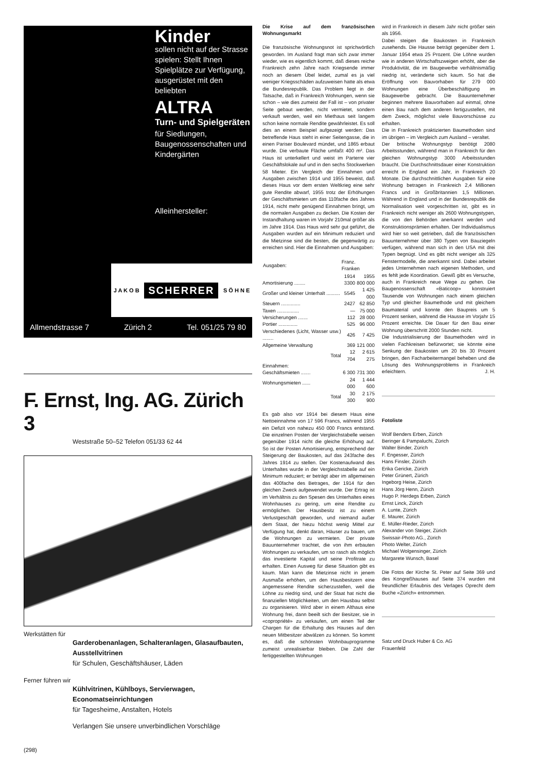Kinder
sollen nicht auf der Strasse spielen: Stellt Ihnen Spielplätze zur Verfügung, ausgerüstet mit den beliebten
ALTRA
Turn- und Spielgeräten
für Siedlungen, Baugenossenschaften und Kindergärten
Alleinhersteller:
J A K O B SCHERRER S Ö H N E
Allmendstrasse 7 Zürich 2 Tel. 051/25 79 80
F. Ernst, Ing. AG. Zürich 3
Weststraße 50–52 Telefon 051/33 62 44
Werkstätten für
Garderobenanlagen, Schalteranlagen, Glasaufbauten, Ausstellvitrinen
für Schulen, Geschäftshäuser, Läden
Ferner führen wir
Kühlvitrinen, Kühlboys, Servierwagen, Economatseinrichtungen
für Tagesheime, Anstalten, Hotels
Verlangen Sie unsere unverbindlichen Vorschläge
(298)
Die Krise auf dem französischen Wohnungsmarkt
Die französische Wohnungsnot ist sprichwörtlich geworden. Im Ausland fragt man sich zwar immer wieder, wie es eigentlich kommt, daß dieses reiche Frankreich zehn Jahre nach Kriegsende immer noch an diesem Übel leidet, zumal es ja viel weniger Kriegsschäden aufzuweisen hatte als etwa die Bundesrepublik. Das Problem liegt in der Tatsache, daß in Frankreich Wohnungen, wenn sie schon – wie dies zumeist der Fall ist – von privater Seite gebaut werden, nicht vermietet, sondern verkauft werden, weil ein Miethaus seit langem schon keine normale Rendite gewährleistet. Es soll dies an einem Beispiel aufgezeigt werden: Das betreffende Haus steht in einer Seitengasse, die in einen Pariser Boulevard mündet, und 1865 erbaut wurde. Die verbaute Fläche umfaßt 400 m². Das Haus ist unterkellert und weist im Parterre vier Geschäftslokale auf und in den sechs Stockwerken 58 Mieter. Ein Vergleich der Einnahmen und Ausgaben zwischen 1914 und 1955 beweist, daß dieses Haus vor dem ersten Weltkrieg eine sehr gute Rendite abwarf, 1955 trotz der Erhöhungen der Geschäftsmieten um das 110fache des Jahres 1914, nicht mehr genügend Einnahmen bringt, um die normalen Ausgaben zu decken. Die Kosten der Instandhaltung waren im Vorjahr 210mal größer als im Jahre 1914. Das Haus wird sehr gut geführt, die Ausgaben wurden auf ein Minimum reduziert und die Mietzinse sind die besten, die gegenwärtig zu erreichen sind. Hier die Einnahmen und Ausgaben:
| Ausgaben: | Franz. Franken | |
| --- | --- | --- |
| | 1914 | 1955 |
| Amortisierung ........ | 3300 | 800 000 |
| Großer und kleiner Unterhalt .......... | 5545 | 1 425 000 |
| Steuern .............. | 2427 | 62 850 |
| Taxen ................ | — | 75 000 |
| Versicherungen ....... | 112 | 28 000 |
| Portier .............. | 525 | 96 000 |
| Verschiedenes (Licht, Wasser usw.) ........ | 426 | 7 425 |
| Allgemeine Verwaltung | 369 | 121 000 |
| Total | 12 704 | 2 615 275 |
| Einnahmen: | | |
| Geschäftsmieten ....... | 6 300 | 731 300 |
| Wohnungsmieten ...... | 24 000 | 1 444 600 |
| Total | 30 300 | 2 175 900 |
Es gab also vor 1914 bei diesem Haus eine Nettoeinnahme von 17 596 Francs, während 1955 ein Defizit von nahezu 450 000 Francs entstand. Die einzelnen Posten der Vergleichstabelle weisen gegenüber 1914 nicht die gleiche Erhöhung auf. So ist der Posten Amortisierung, entsprechend der Steigerung der Baukosten, auf das 243fache des Jahres 1914 zu stellen. Der Kostenaufwand des Unterhaltes wurde in der Vergleichstabelle auf ein Minimum reduziert; er beträgt aber im allgemeinen das 400fache des Betrages, der 1914 für den gleichen Zweck aufgewendet wurde. Der Ertrag ist im Verhältnis zu den Spesen des Unterhaltes eines Wohnhauses zu gering, um eine Rendite zu ermöglichen. Der Hausbesitz ist zu einem Verlustgeschäft geworden, und niemand außer dem Staat, der hiezu höchst wenig Mittel zur Verfügung hat, denkt daran, Häuser zu bauen, um die Wohnungen zu vermieten. Der private Bauunternehmer trachtet, die von ihm erbauten Wohnungen zu verkaufen, um so rasch als möglich das investierte Kapital und seine Profitrate zu erhalten. Einen Ausweg für diese Situation gibt es kaum. Man kann die Mietzinse nicht in jenem Ausmaße erhöhen, um den Hausbesitzern eine angemessene Rendite sicherzustellen, weil die Löhne zu niedrig sind, und der Staat hat nicht die finanziellen Möglichkeiten, um den Hausbau selbst zu organisieren. Wird aber in einem Althaus eine Wohnung frei, dann beeilt sich der Besitzer, sie in «copropriété» zu verkaufen, um einen Teil der Chargen für die Erhaltung des Hauses auf den neuen Mitbesitzer abwälzen zu können. So kommt es, daß die schönsten Wohnbauprogramme zumeist unrealisierbar bleiben. Die Zahl der fertiggestellten Wohnungen
wird in Frankreich in diesem Jahr nicht größer sein als 1956.
Dabei steigen die Baukosten in Frankreich zusehends. Die Hausse beträgt gegenüber dem 1. Januar 1954 etwa 25 Prozent. Die Löhne wurden wie in anderen Wirtschaftszweigen erhöht, aber die Produktivität, die im Baugewerbe verhältnismäßig niedrig ist, veränderte sich kaum. So hat die Eröffnung von Bauvorhaben für 279 000 Wohnungen eine Überbeschäftigung im Baugewerbe gebracht. Die Bauunternehmer beginnen mehrere Bauvorhaben auf einmal, ohne einen Bau nach dem anderen fertigzustellen, mit dem Zweck, möglichst viele Bauvorschüsse zu erhalten.
Die in Frankreich praktizierten Baumethoden sind im übrigen – im Vergleich zum Ausland – veraltet.
Der britische Wohnungstyp benötigt 2080 Arbeitsstunden, während man in Frankreich für den gleichen Wohnungstyp 3000 Arbeitsstunden braucht. Die Durchschnittsdauer einer Konstruktion erreicht in England ein Jahr, in Frankreich 20 Monate. Die durchschnittlichen Ausgaben für eine Wohnung betragen in Frankreich 2,4 Millionen Francs und in Großbritannien 1,5 Millionen. Während in England und in der Bundesrepublik die Normalisation weit vorgeschritten ist, gibt es in Frankreich nicht weniger als 2600 Wohnungstypen, die von den Behörden anerkannt werden und Konstruktionsprämien erhalten. Der Individualismus wird hier so weit getrieben, daß die französischen Bauunternehmer über 380 Typen von Bauziegeln verfügen, während man sich in den USA mit drei Typen begnügt. Und es gibt nicht weniger als 325 Fenstermodelle, die anerkannt sind. Dabei arbeitet jedes Unternehmen nach eigenen Methoden, und es fehlt jede Koordination. Gewiß gibt es Versuche, auch in Frankreich neue Wege zu gehen. Die Baugenossenschaft «Baticoop» konstruiert Tausende von Wohnungen nach einem gleichen Typ und gleicher Baumethode und mit gleichem Baumaterial und konnte den Baupreis um 5 Prozent senken, während die Hausse im Vorjahr 15 Prozent erreichte. Die Dauer für den Bau einer Wohnung überschritt 2000 Stunden nicht.
Die Industrialisierung der Baumethoden wird in vielen Fachkreisen befürwortet; sie könnte eine Senkung der Baukosten um 20 bis 30 Prozent bringen, den Facharbeitermangel beheben und die Lösung des Wohnungsproblems in Frankreich erleichtern. J. H.
Fotoliste
Wolf Benders Erben, Zürich
Beringer & Pampaluchi, Zürich
Walter Binder, Zürich
F. Engesser, Zürich
Hans Finsler, Zürich
Erika Gericke, Zürich
Peter Grünert, Zürich
Ingeborg Heise, Zürich
Hans Jörg Henn, Zürich
Hugo P. Herdegs Erben, Zürich
Ernst Linck, Zürich
A. Lunte, Zürich
E. Maurer, Zürich
E. Müller-Rieder, Zürich
Alexander von Steiger, Zürich
Swissair-Photo AG., Zürich
Photo Welter, Zürich
Michael Wolgensinger, Zürich
Margarete Wunsch, Basel
Die Fotos der Kirche St. Peter auf Seite 369 und des Kongreßhauses auf Seite 374 wurden mit freundlicher Erlaubnis des Verlages Oprecht dem Buche «Zürich» entnommen.
Satz und Druck Huber & Co. AG
Frauenfeld